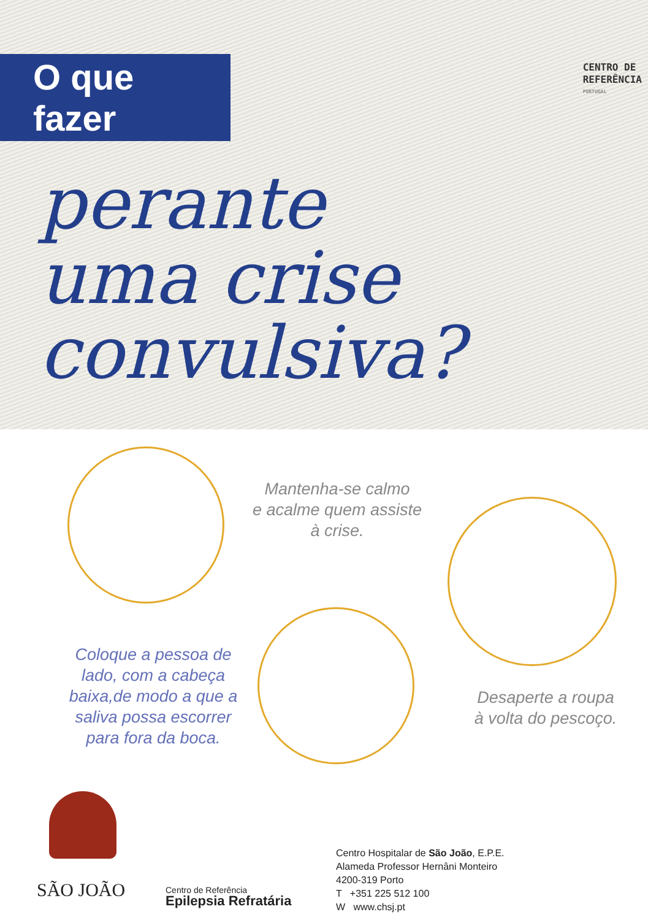O que fazer
CENTRO DE
REFERÊNCIA
PORTUGAL
perante
uma crise
convulsiva?
Mantenha-se calmo
e acalme quem assiste
à crise.
Coloque a pessoa de lado, com a cabeça baixa,de modo a que a saliva possa escorrer para fora da boca.
Desaperte a roupa
à volta do pescoço.
SÃO JOÃO
Centro de Referência
Epilepsia Refratária
Centro Hospitalar de São João, E.P.E.
Alameda Professor Hernâni Monteiro
4200-319 Porto
T +351 225 512 100
W www.chsj.pt